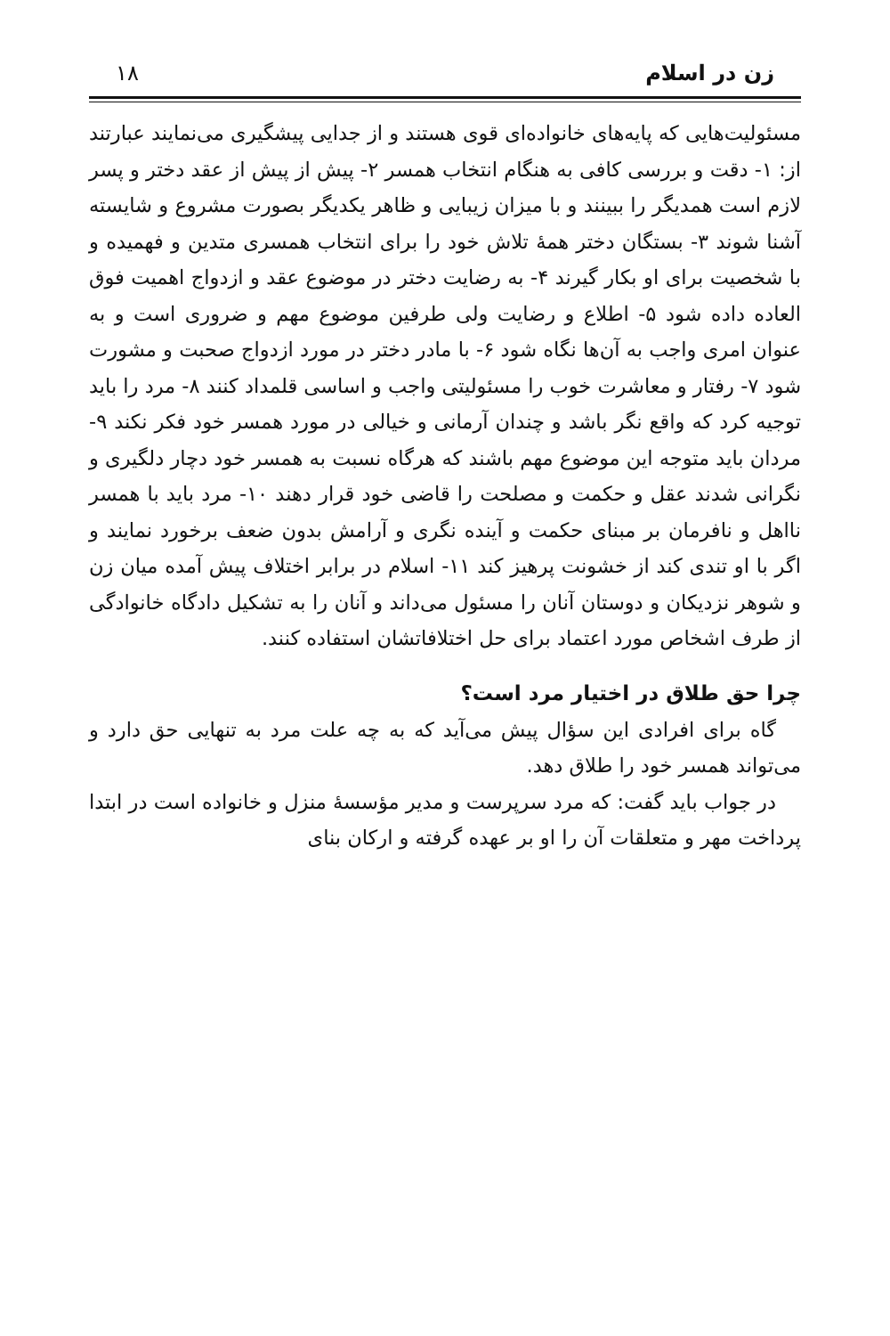زن در اسلام ۱۸
مسئولیت‌هایی که پایه‌های خانواده‌ای قوی هستند و از جدایی پیشگیری می‌نمایند عبارتند از: ۱- دقت و بررسی کافی به هنگام انتخاب همسر ۲- پیش از پیش از عقد دختر و پسر لازم است همدیگر را ببینند و با میزان زیبایی و ظاهر یکدیگر بصورت مشروع و شایسته آشنا شوند ۳- بستگان دختر همهٔ تلاش خود را برای انتخاب همسری متدین و فهمیده و با شخصیت برای او بکار گیرند ۴- به رضایت دختر در موضوع عقد و ازدواج اهمیت فوق العاده داده شود ۵- اطلاع و رضایت ولی طرفین موضوع مهم و ضروری است و به عنوان امری واجب به آن‌ها نگاه شود ۶- با مادر دختر در مورد ازدواج صحبت و مشورت شود ۷- رفتار و معاشرت خوب را مسئولیتی واجب و اساسی قلمداد کنند ۸- مرد را باید توجیه کرد که واقع نگر باشد و چندان آرمانی و خیالی در مورد همسر خود فکر نکند ۹- مردان باید متوجه این موضوع مهم باشند که هرگاه نسبت به همسر خود دچار دلگیری و نگرانی شدند عقل و حکمت و مصلحت را قاضی خود قرار دهند ۱۰- مرد باید با همسر نااهل و نافرمان بر مبنای حکمت و آینده نگری و آرامش بدون ضعف برخورد نمایند و اگر با او تندی کند از خشونت پرهیز کند ۱۱- اسلام در برابر اختلاف پیش آمده میان زن و شوهر نزدیکان و دوستان آنان را مسئول می‌داند و آنان را به تشکیل دادگاه خانوادگی از طرف اشخاص مورد اعتماد برای حل اختلافاتشان استفاده کنند.
چرا حق طلاق در اختیار مرد است؟
گاه برای افرادی این سؤال پیش می‌آید که به چه علت مرد به تنهایی حق دارد و می‌تواند همسر خود را طلاق دهد.
در جواب باید گفت: که مرد سرپرست و مدیر مؤسسهٔ منزل و خانواده است در ابتدا پرداخت مهر و متعلقات آن را او بر عهده گرفته و ارکان بنای